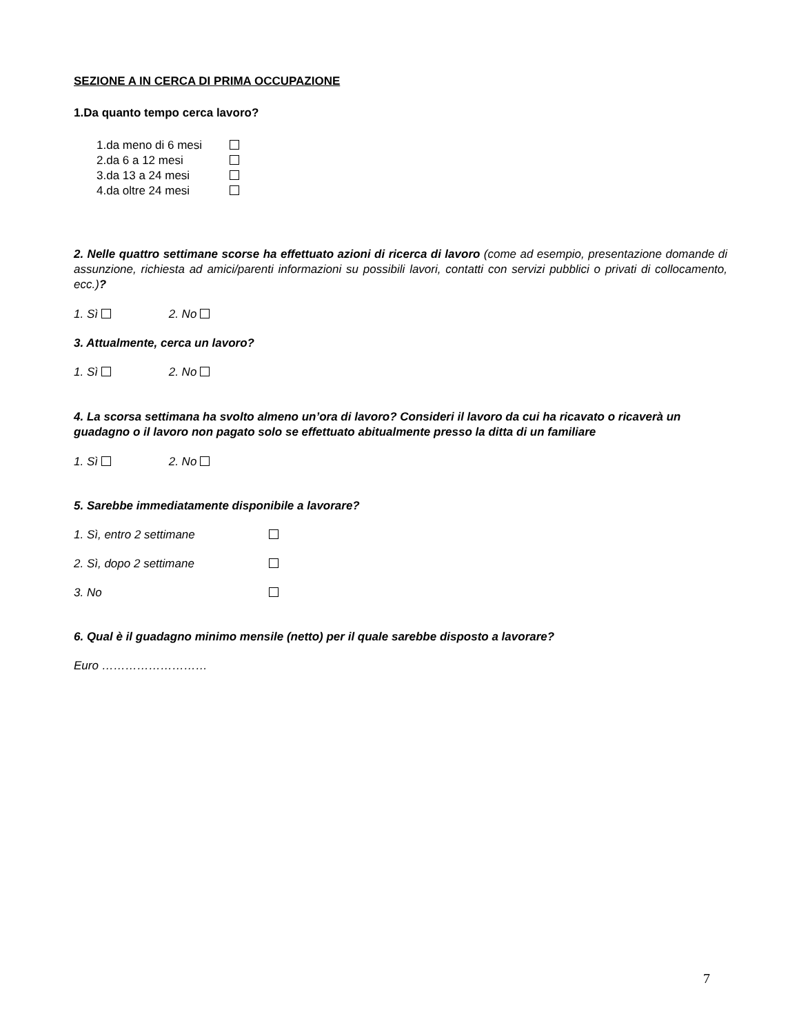SEZIONE A IN CERCA DI PRIMA OCCUPAZIONE
1.Da quanto tempo cerca lavoro?
1.da meno di 6 mesi
2.da 6 a 12 mesi
3.da 13 a 24 mesi
4.da oltre 24 mesi
2. Nelle quattro settimane scorse ha effettuato azioni di ricerca di lavoro (come ad esempio, presentazione domande di assunzione, richiesta ad amici/parenti informazioni su possibili lavori, contatti con servizi pubblici o privati di collocamento, ecc.)?
1. Sì 2. No
3. Attualmente, cerca un lavoro?
1. Sì 2. No
4. La scorsa settimana ha svolto almeno un’ora di lavoro? Consideri il lavoro da cui ha ricavato o ricaverà un guadagno o il lavoro non pagato solo se effettuato abitualmente presso la ditta di un familiare
1. Sì 2. No
5. Sarebbe immediatamente disponibile a lavorare?
1. Sì, entro 2 settimane
2. Sì, dopo 2 settimane
3. No
6. Qual è il guadagno minimo mensile (netto) per il quale sarebbe disposto a lavorare?
Euro ………………………
7